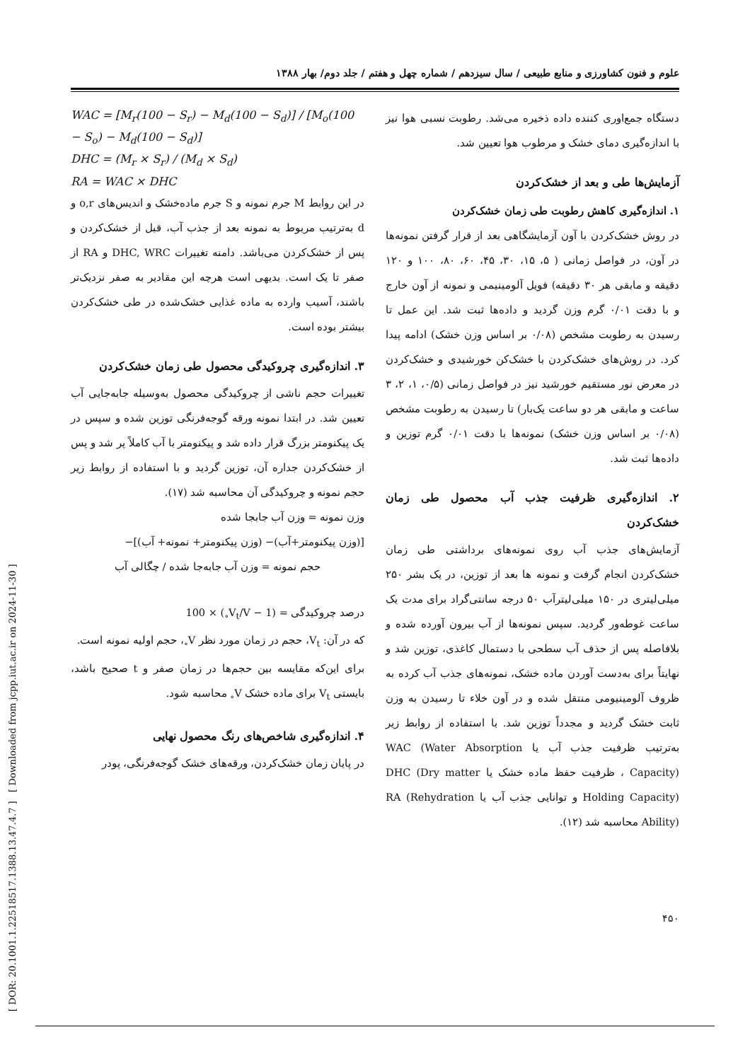علوم و فنون کشاورزی و منابع طبیعی / سال سیزدهم / شماره چهل و هفتم / جلد دوم/ بهار ۱۳۸۸
[ DOR: 20.1001.1.22518517.1388.13.47.4.7 ] [ Downloaded from jcpp.iut.ac.ir on 2024-11-30 ]
دستگاه جمع‌اوری کننده داده ذخیره می‌شد. رطوبت نسبی هوا نیز با اندازه‌گیری دمای خشک و مرطوب هوا تعیین شد.
آزمایش‌ها طی و بعد از خشک‌کردن
۱. اندازه‌گیری کاهش رطوبت طی زمان خشک‌کردن
در روش خشک‌کردن با آون آزمایشگاهی بعد از قرار گرفتن نمونه‌ها در آون، در فواصل زمانی ( ۵، ۱۵، ۳۰، ۴۵، ۶۰، ۸۰، ۱۰۰ و ۱۲۰ دقیقه و مابقی هر ۳۰ دقیقه) فویل آلومینیمی و نمونه از آون خارج و با دقت ۰/۰۱ گرم وزن گردید و داده‌ها ثبت شد. این عمل تا رسیدن به رطوبت مشخص (۰/۰۸ بر اساس وزن خشک) ادامه پیدا کرد. در روش‌های خشک‌کردن با خشک‌کن خورشیدی و خشک‌کردن در معرض نور مستقیم خورشید نیز در فواصل زمانی (۰/۵، ۱، ۲، ۳ ساعت و مابقی هر دو ساعت یک‌بار) تا رسیدن به رطوبت مشخص (۰/۰۸ بر اساس وزن خشک) نمونه‌ها با دقت ۰/۰۱ گرم توزین و داده‌ها ثبت شد.
۲. اندازه‌گیری ظرفیت جذب آب محصول طی زمان خشک‌کردن
آزمایش‌های جذب آب روی نمونه‌های برداشتی طی زمان خشک‌کردن انجام گرفت و نمونه ها بعد از توزین، در یک بشر ۲۵۰ میلی‌لیتری در ۱۵۰ میلی‌لیترآب ۵۰ درجه سانتی‌گراد برای مدت یک ساعت غوطه‌ور گردید. سپس نمونه‌ها از آب بیرون آورده شده و بلافاصله پس از حذف آب سطحی با دستمال کاغذی، توزین شد و نهایتاً برای به‌دست آوردن ماده خشک، نمونه‌های جذب آب کرده به ظروف آلومینیومی منتقل شده و در آون خلاء تا رسیدن به وزن ثابت خشک گردید و مجدداً توزین شد. با استفاده از روابط زیر به‌ترتیب ظرفیت جذب آب یا WAC (Water Absorption Capacity) ، ظرفیت حفظ ماده خشک یا DHC (Dry matter Holding Capacity) و توانایی جذب آب یا RA (Rehydration Ability) محاسبه شد (۱۲).
WAC = [M<sub>r</sub>(100 − S<sub>r</sub>) − M<sub>d</sub>(100 − S<sub>d</sub>)] / [M<sub>o</sub>(100 − S<sub>o</sub>) − M<sub>d</sub>(100 − S<sub>d</sub>)]
DHC = (M<sub>r</sub> × S<sub>r</sub>) / (M<sub>d</sub> × S<sub>d</sub>)
RA = WAC × DHC
در این روابط M جرم نمونه و S جرم ماده‌خشک و اندیس‌های o,r و d به‌ترتیب مربوط به نمونه بعد از جذب آب، قبل از خشک‌کردن و پس از خشک‌کردن می‌باشد. دامنه تغییرات DHC, WRC و RA از صفر تا یک است. بدیهی است هرچه این مقادیر به صفر نزدیک‌تر باشند، آسیب وارده به ماده غذایی خشک‌شده در طی خشک‌کردن بیشتر بوده است.
۳. اندازه‌گیری چروکیدگی محصول طی زمان خشک‌کردن
تغییرات حجم ناشی از چروکیدگی محصول به‌وسیله جابه‌جایی آب تعیین شد. در ابتدا نمونه ورقه گوجه‌فرنگی توزین شده و سپس در یک پیکنومتر بزرگ قرار داده شد و پیکنومتر با آب کاملاً پر شد و پس از خشک‌کردن جداره آن، توزین گردید و با استفاده از روابط زیر حجم نمونه و چروکیدگی آن محاسبه شد (۱۷).
وزن نمونه = وزن آب جابجا شده
[(وزن پیکنومتر+آب)− (وزن پیکنومتر+ نمونه+ آب)]−
حجم نمونه = وزن آب جابه‌جا شده / چگالی آب
درصد چروکیدگی = (1 − V<sub>t</sub>/V<sub>∘</sub>) × 100
که در آن: V<sub>t</sub>، حجم در زمان مورد نظر V<sub>∘</sub>، حجم اولیه نمونه است.
برای این‌که مقایسه بین حجم‌ها در زمان صفر و t صحیح باشد، بایستی V<sub>t</sub> برای ماده خشک V<sub>∘</sub> محاسبه شود.
۴. اندازه‌گیری شاخص‌های رنگ محصول نهایی
در پایان زمان خشک‌کردن، ورقه‌های خشک گوجه‌فرنگی، پودر
۴۵۰